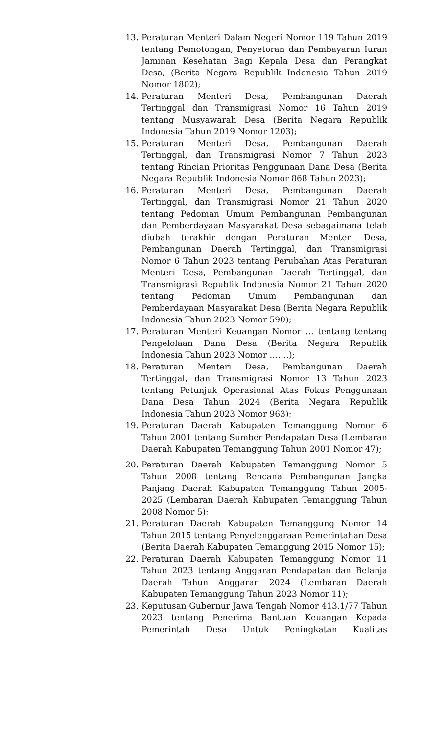13. Peraturan Menteri Dalam Negeri Nomor 119 Tahun 2019 tentang Pemotongan, Penyetoran dan Pembayaran Iuran Jaminan Kesehatan Bagi Kepala Desa dan Perangkat Desa, (Berita Negara Republik Indonesia Tahun 2019 Nomor 1802);
14. Peraturan Menteri Desa, Pembangunan Daerah Tertinggal dan Transmigrasi Nomor 16 Tahun 2019 tentang Musyawarah Desa (Berita Negara Republik Indonesia Tahun 2019 Nomor 1203);
15. Peraturan Menteri Desa, Pembangunan Daerah Tertinggal, dan Transmigrasi Nomor 7 Tahun 2023 tentang Rincian Prioritas Penggunaan Dana Desa (Berita Negara Republik Indonesia Nomor 868 Tahun 2023);
16. Peraturan Menteri Desa, Pembangunan Daerah Tertinggal, dan Transmigrasi Nomor 21 Tahun 2020 tentang Pedoman Umum Pembangunan Pembangunan dan Pemberdayaan Masyarakat Desa sebagaimana telah diubah terakhir dengan Peraturan Menteri Desa, Pembangunan Daerah Tertinggal, dan Transmigrasi Nomor 6 Tahun 2023 tentang Perubahan Atas Peraturan Menteri Desa, Pembangunan Daerah Tertinggal, dan Transmigrasi Republik Indonesia Nomor 21 Tahun 2020 tentang Pedoman Umum Pembangunan dan Pemberdayaan Masyarakat Desa (Berita Negara Republik Indonesia Tahun 2023 Nomor 590);
17. Peraturan Menteri Keuangan Nomor … tentang tentang Pengelolaan Dana Desa (Berita Negara Republik Indonesia Tahun 2023 Nomor …….);
18. Peraturan Menteri Desa, Pembangunan Daerah Tertinggal, dan Transmigrasi Nomor 13 Tahun 2023 tentang Petunjuk Operasional Atas Fokus Penggunaan Dana Desa Tahun 2024 (Berita Negara Republik Indonesia Tahun 2023 Nomor 963);
19. Peraturan Daerah Kabupaten Temanggung Nomor 6 Tahun 2001 tentang Sumber Pendapatan Desa (Lembaran Daerah Kabupaten Temanggung Tahun 2001 Nomor 47);
20. Peraturan Daerah Kabupaten Temanggung Nomor 5 Tahun 2008 tentang Rencana Pembangunan Jangka Panjang Daerah Kabupaten Temanggung Tahun 2005-2025 (Lembaran Daerah Kabupaten Temanggung Tahun 2008 Nomor 5);
21. Peraturan Daerah Kabupaten Temanggung Nomor 14 Tahun 2015 tentang Penyelenggaraan Pemerintahan Desa (Berita Daerah Kabupaten Temanggung 2015 Nomor 15);
22. Peraturan Daerah Kabupaten Temanggung Nomor 11 Tahun 2023 tentang Anggaran Pendapatan dan Belanja Daerah Tahun Anggaran 2024 (Lembaran Daerah Kabupaten Temanggung Tahun 2023 Nomor 11);
23. Keputusan Gubernur Jawa Tengah Nomor 413.1/77 Tahun 2023 tentang Penerima Bantuan Keuangan Kepada Pemerintah Desa Untuk Peningkatan Kualitas